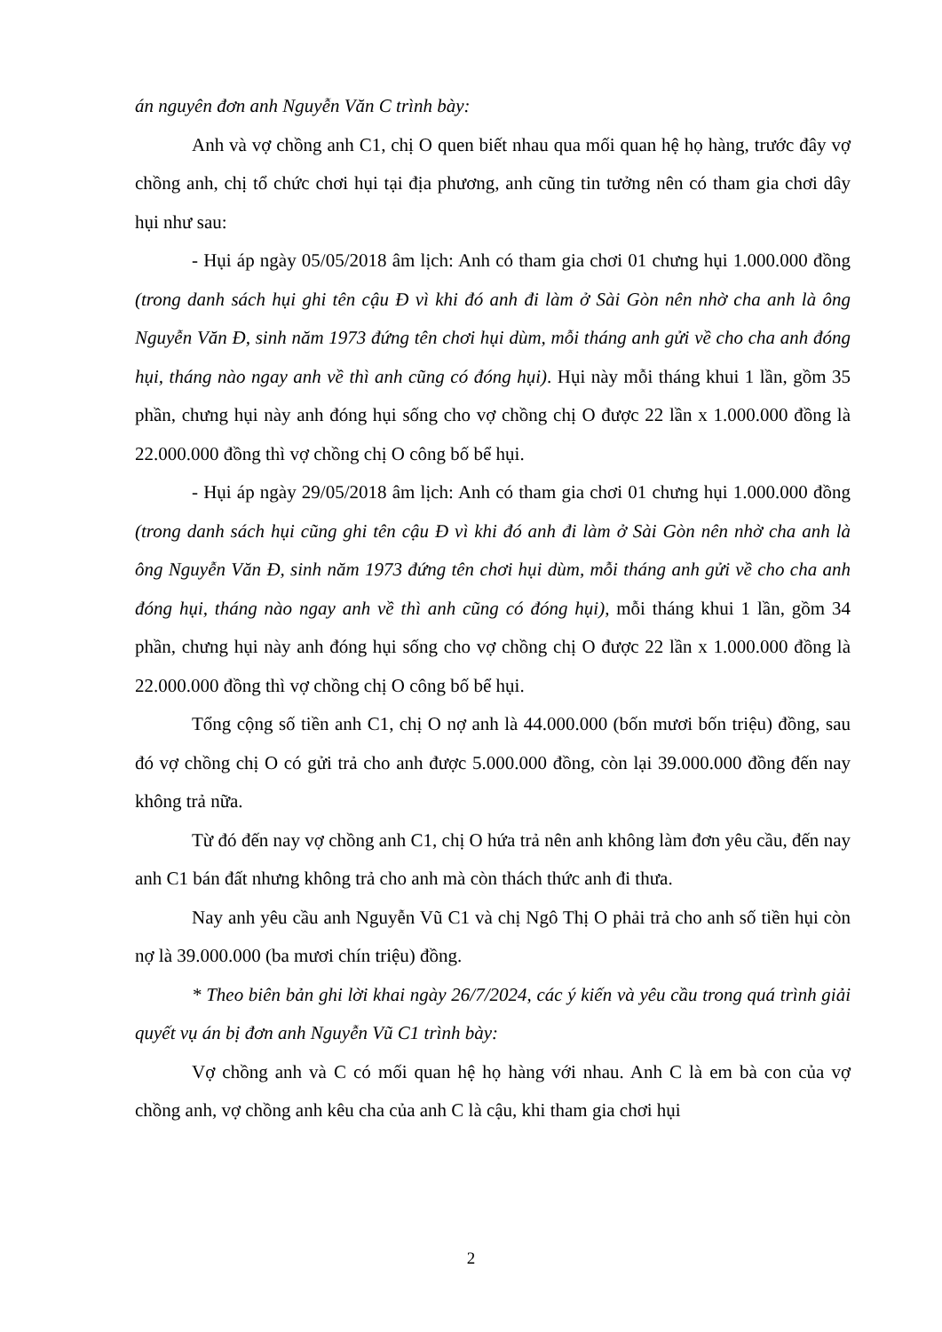án nguyên đơn anh Nguyễn Văn C trình bày:
Anh và vợ chồng anh C1, chị O quen biết nhau qua mối quan hệ họ hàng, trước đây vợ chồng anh, chị tổ chức chơi hụi tại địa phương, anh cũng tin tưởng nên có tham gia chơi dây hụi như sau:
- Hụi áp ngày 05/05/2018 âm lịch: Anh có tham gia chơi 01 chưng hụi 1.000.000 đồng (trong danh sách hụi ghi tên cậu Đ vì khi đó anh đi làm ở Sài Gòn nên nhờ cha anh là ông Nguyễn Văn Đ, sinh năm 1973 đứng tên chơi hụi dùm, mỗi tháng anh gửi về cho cha anh đóng hụi, tháng nào ngay anh về thì anh cũng có đóng hụi). Hụi này mỗi tháng khui 1 lần, gồm 35 phần, chưng hụi này anh đóng hụi sống cho vợ chồng chị O được 22 lần x 1.000.000 đồng là 22.000.000 đồng thì vợ chồng chị O công bố bể hụi.
- Hụi áp ngày 29/05/2018 âm lịch: Anh có tham gia chơi 01 chưng hụi 1.000.000 đồng (trong danh sách hụi cũng ghi tên cậu Đ vì khi đó anh đi làm ở Sài Gòn nên nhờ cha anh là ông Nguyễn Văn Đ, sinh năm 1973 đứng tên chơi hụi dùm, mỗi tháng anh gửi về cho cha anh đóng hụi, tháng nào ngay anh về thì anh cũng có đóng hụi), mỗi tháng khui 1 lần, gồm 34 phần, chưng hụi này anh đóng hụi sống cho vợ chồng chị O được 22 lần x 1.000.000 đồng là 22.000.000 đồng thì vợ chồng chị O công bố bể hụi.
Tổng cộng số tiền anh C1, chị O nợ anh là 44.000.000 (bốn mươi bốn triệu) đồng, sau đó vợ chồng chị O có gửi trả cho anh được 5.000.000 đồng, còn lại 39.000.000 đồng đến nay không trả nữa.
Từ đó đến nay vợ chồng anh C1, chị O hứa trả nên anh không làm đơn yêu cầu, đến nay anh C1 bán đất nhưng không trả cho anh mà còn thách thức anh đi thưa.
Nay anh yêu cầu anh Nguyễn Vũ C1 và chị Ngô Thị O phải trả cho anh số tiền hụi còn nợ là 39.000.000 (ba mươi chín triệu) đồng.
* Theo biên bản ghi lời khai ngày 26/7/2024, các ý kiến và yêu cầu trong quá trình giải quyết vụ án bị đơn anh Nguyễn Vũ C1 trình bày:
Vợ chồng anh và C có mối quan hệ họ hàng với nhau. Anh C là em bà con của vợ chồng anh, vợ chồng anh kêu cha của anh C là cậu, khi tham gia chơi hụi
2